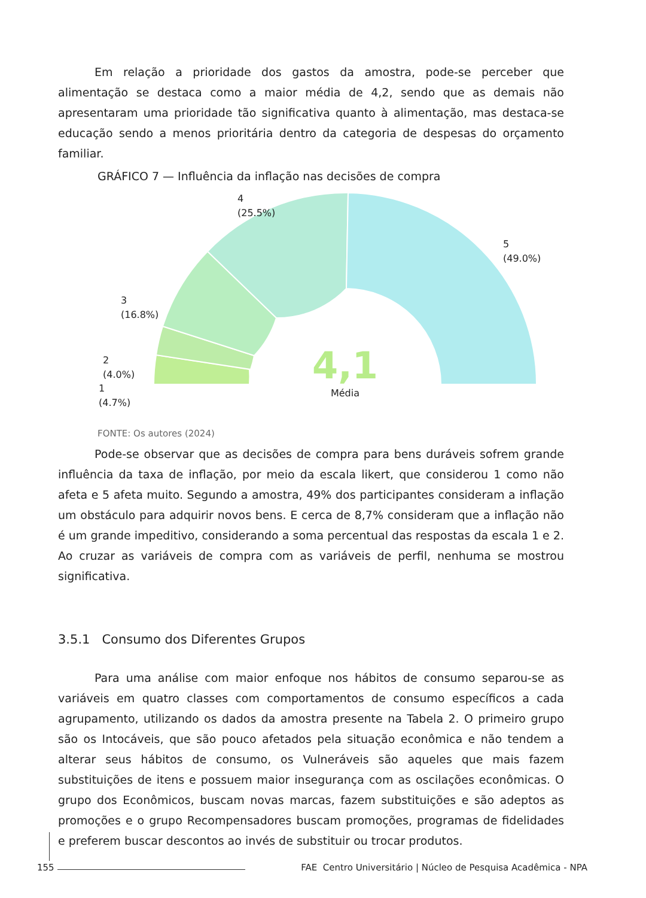Em relação a prioridade dos gastos da amostra, pode-se perceber que alimentação se destaca como a maior média de 4,2, sendo que as demais não apresentaram uma prioridade tão significativa quanto à alimentação, mas destaca-se educação sendo a menos prioritária dentro da categoria de despesas do orçamento familiar.
GRÁFICO 7 — Influência da inflação nas decisões de compra
4,1
Média
4
(25.5%)
5
(49.0%)
3
(16.8%)
2
(4.0%)
1
(4.7%)
FONTE: Os autores (2024)
Pode-se observar que as decisões de compra para bens duráveis sofrem grande influência da taxa de inflação, por meio da escala likert, que considerou 1 como não afeta e 5 afeta muito. Segundo a amostra, 49% dos participantes consideram a inflação um obstáculo para adquirir novos bens. E cerca de 8,7% consideram que a inflação não é um grande impeditivo, considerando a soma percentual das respostas da escala 1 e 2. Ao cruzar as variáveis de compra com as variáveis de perfil, nenhuma se mostrou significativa.
3.5.1 Consumo dos Diferentes Grupos
Para uma análise com maior enfoque nos hábitos de consumo separou-se as variáveis em quatro classes com comportamentos de consumo específicos a cada agrupamento, utilizando os dados da amostra presente na Tabela 2. O primeiro grupo são os Intocáveis, que são pouco afetados pela situação econômica e não tendem a alterar seus hábitos de consumo, os Vulneráveis são aqueles que mais fazem substituições de itens e possuem maior insegurança com as oscilações econômicas. O grupo dos Econômicos, buscam novas marcas, fazem substituições e são adeptos as promoções e o grupo Recompensadores buscam promoções, programas de fidelidades e preferem buscar descontos ao invés de substituir ou trocar produtos.
155 FAE Centro Universitário | Núcleo de Pesquisa Acadêmica - NPA